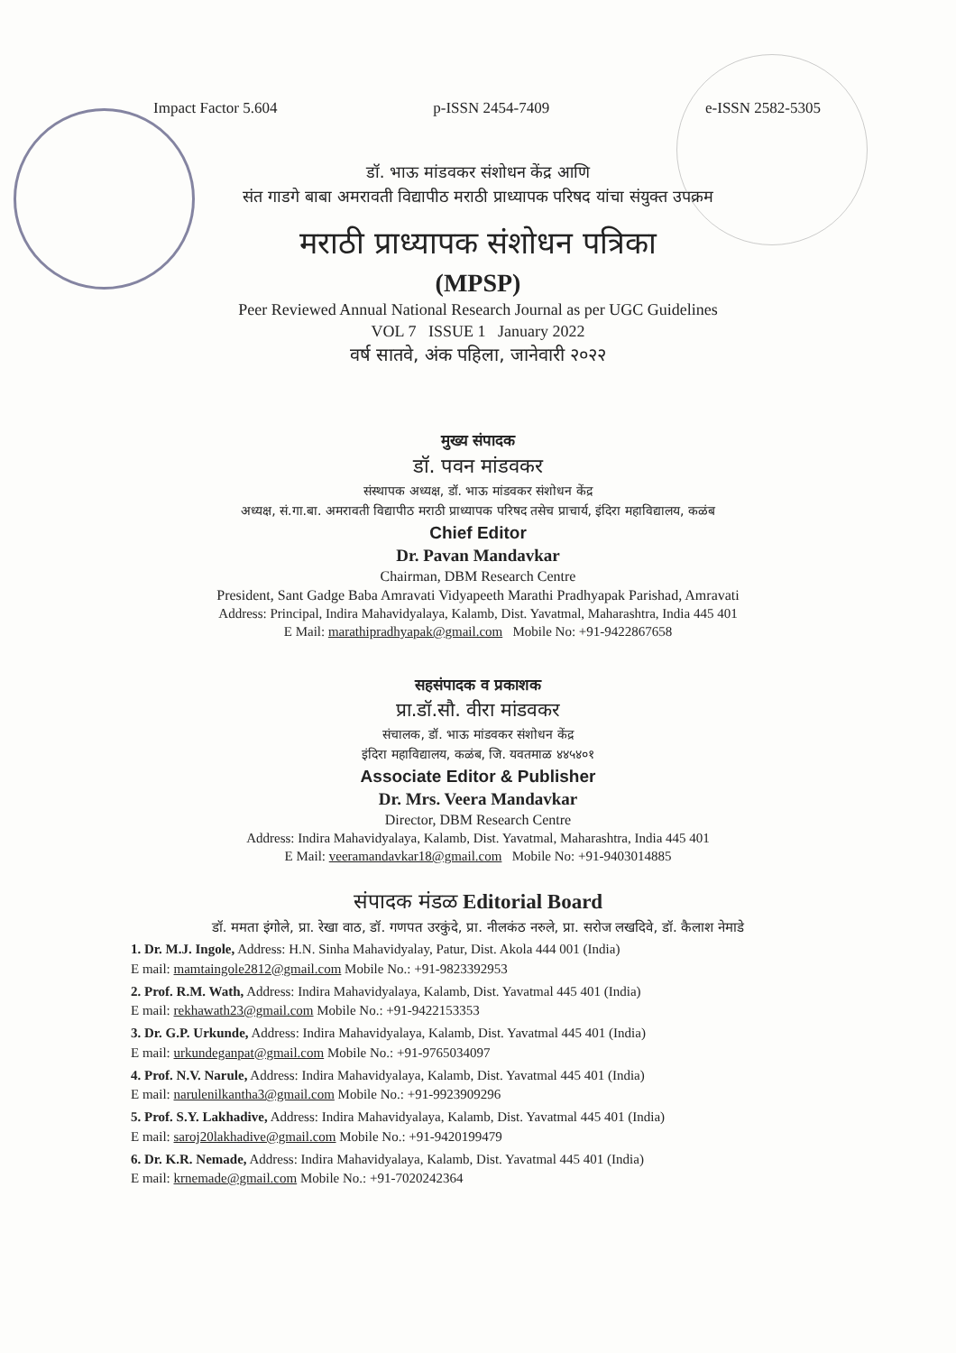Impact Factor 5.604 p-ISSN 2454-7409 e-ISSN 2582-5305
डॉ. भाऊ मांडवकर संशोधन केंद्र आणि
संत गाडगे बाबा अमरावती विद्यापीठ मराठी प्राध्यापक परिषद यांचा संयुक्त उपक्रम
मराठी प्राध्यापक संशोधन पत्रिका
(MPSP)
Peer Reviewed Annual National Research Journal as per UGC Guidelines
VOL 7 ISSUE 1 January 2022
वर्ष सातवे, अंक पहिला, जानेवारी २०२२
मुख्य संपादक
डॉ. पवन मांडवकर
संस्थापक अध्यक्ष, डॉ. भाऊ मांडवकर संशोधन केंद्र
अध्यक्ष, सं.गा.बा. अमरावती विद्यापीठ मराठी प्राध्यापक परिषद तसेच प्राचार्य, इंदिरा महाविद्यालय, कळंब
Chief Editor
Dr. Pavan Mandavkar
Chairman, DBM Research Centre
President, Sant Gadge Baba Amravati Vidyapeeth Marathi Pradhyapak Parishad, Amravati
Address: Principal, Indira Mahavidyalaya, Kalamb, Dist. Yavatmal, Maharashtra, India 445 401
E Mail: marathipradhyapak@gmail.com Mobile No: +91-9422867658
सहसंपादक व प्रकाशक
प्रा.डॉ.सौ. वीरा मांडवकर
संचालक, डॉ. भाऊ मांडवकर संशोधन केंद्र
इंदिरा महाविद्यालय, कळंब, जि. यवतमाळ ४४५४०१
Associate Editor & Publisher
Dr. Mrs. Veera Mandavkar
Director, DBM Research Centre
Address: Indira Mahavidyalaya, Kalamb, Dist. Yavatmal, Maharashtra, India 445 401
E Mail: veeramandavkar18@gmail.com Mobile No: +91-9403014885
संपादक मंडळ Editorial Board
डॉ. ममता इंगोले, प्रा. रेखा वाठ, डॉ. गणपत उरकुंदे, प्रा. नीलकंठ नरुले, प्रा. सरोज लखदिवे, डॉ. कैलाश नेमाडे
1. Dr. M.J. Ingole, Address: H.N. Sinha Mahavidyalay, Patur, Dist. Akola 444 001 (India)
E mail: mamtaingole2812@gmail.com Mobile No.: +91-9823392953
2. Prof. R.M. Wath, Address: Indira Mahavidyalaya, Kalamb, Dist. Yavatmal 445 401 (India)
E mail: rekhawath23@gmail.com Mobile No.: +91-9422153353
3. Dr. G.P. Urkunde, Address: Indira Mahavidyalaya, Kalamb, Dist. Yavatmal 445 401 (India)
E mail: urkundeganpat@gmail.com Mobile No.: +91-9765034097
4. Prof. N.V. Narule, Address: Indira Mahavidyalaya, Kalamb, Dist. Yavatmal 445 401 (India)
E mail: narulenilkantha3@gmail.com Mobile No.: +91-9923909296
5. Prof. S.Y. Lakhadive, Address: Indira Mahavidyalaya, Kalamb, Dist. Yavatmal 445 401 (India)
E mail: saroj20lakhadive@gmail.com Mobile No.: +91-9420199479
6. Dr. K.R. Nemade, Address: Indira Mahavidyalaya, Kalamb, Dist. Yavatmal 445 401 (India)
E mail: krnemade@gmail.com Mobile No.: +91-7020242364